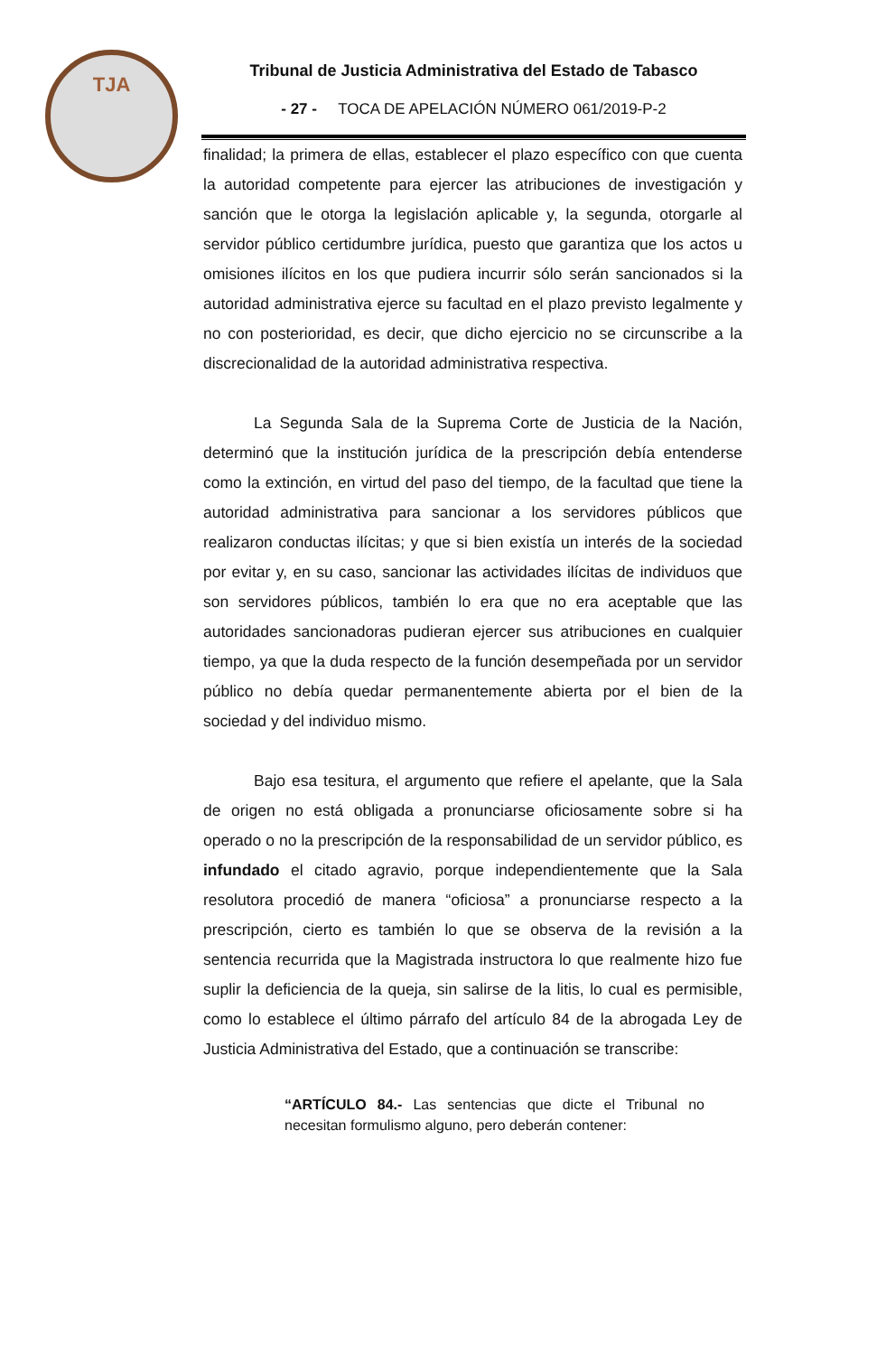TJA
Tribunal de Justicia Administrativa del Estado de Tabasco
- 27 - TOCA DE APELACIÓN NÚMERO 061/2019-P-2
finalidad; la primera de ellas, establecer el plazo específico con que cuenta la autoridad competente para ejercer las atribuciones de investigación y sanción que le otorga la legislación aplicable y, la segunda, otorgarle al servidor público certidumbre jurídica, puesto que garantiza que los actos u omisiones ilícitos en los que pudiera incurrir sólo serán sancionados si la autoridad administrativa ejerce su facultad en el plazo previsto legalmente y no con posterioridad, es decir, que dicho ejercicio no se circunscribe a la discrecionalidad de la autoridad administrativa respectiva.
La Segunda Sala de la Suprema Corte de Justicia de la Nación, determinó que la institución jurídica de la prescripción debía entenderse como la extinción, en virtud del paso del tiempo, de la facultad que tiene la autoridad administrativa para sancionar a los servidores públicos que realizaron conductas ilícitas; y que si bien existía un interés de la sociedad por evitar y, en su caso, sancionar las actividades ilícitas de individuos que son servidores públicos, también lo era que no era aceptable que las autoridades sancionadoras pudieran ejercer sus atribuciones en cualquier tiempo, ya que la duda respecto de la función desempeñada por un servidor público no debía quedar permanentemente abierta por el bien de la sociedad y del individuo mismo.
Bajo esa tesitura, el argumento que refiere el apelante, que la Sala de origen no está obligada a pronunciarse oficiosamente sobre si ha operado o no la prescripción de la responsabilidad de un servidor público, es infundado el citado agravio, porque independientemente que la Sala resolutora procedió de manera “oficiosa” a pronunciarse respecto a la prescripción, cierto es también lo que se observa de la revisión a la sentencia recurrida que la Magistrada instructora lo que realmente hizo fue suplir la deficiencia de la queja, sin salirse de la litis, lo cual es permisible, como lo establece el último párrafo del artículo 84 de la abrogada Ley de Justicia Administrativa del Estado, que a continuación se transcribe:
“ARTÍCULO 84.- Las sentencias que dicte el Tribunal no necesitan formulismo alguno, pero deberán contener: